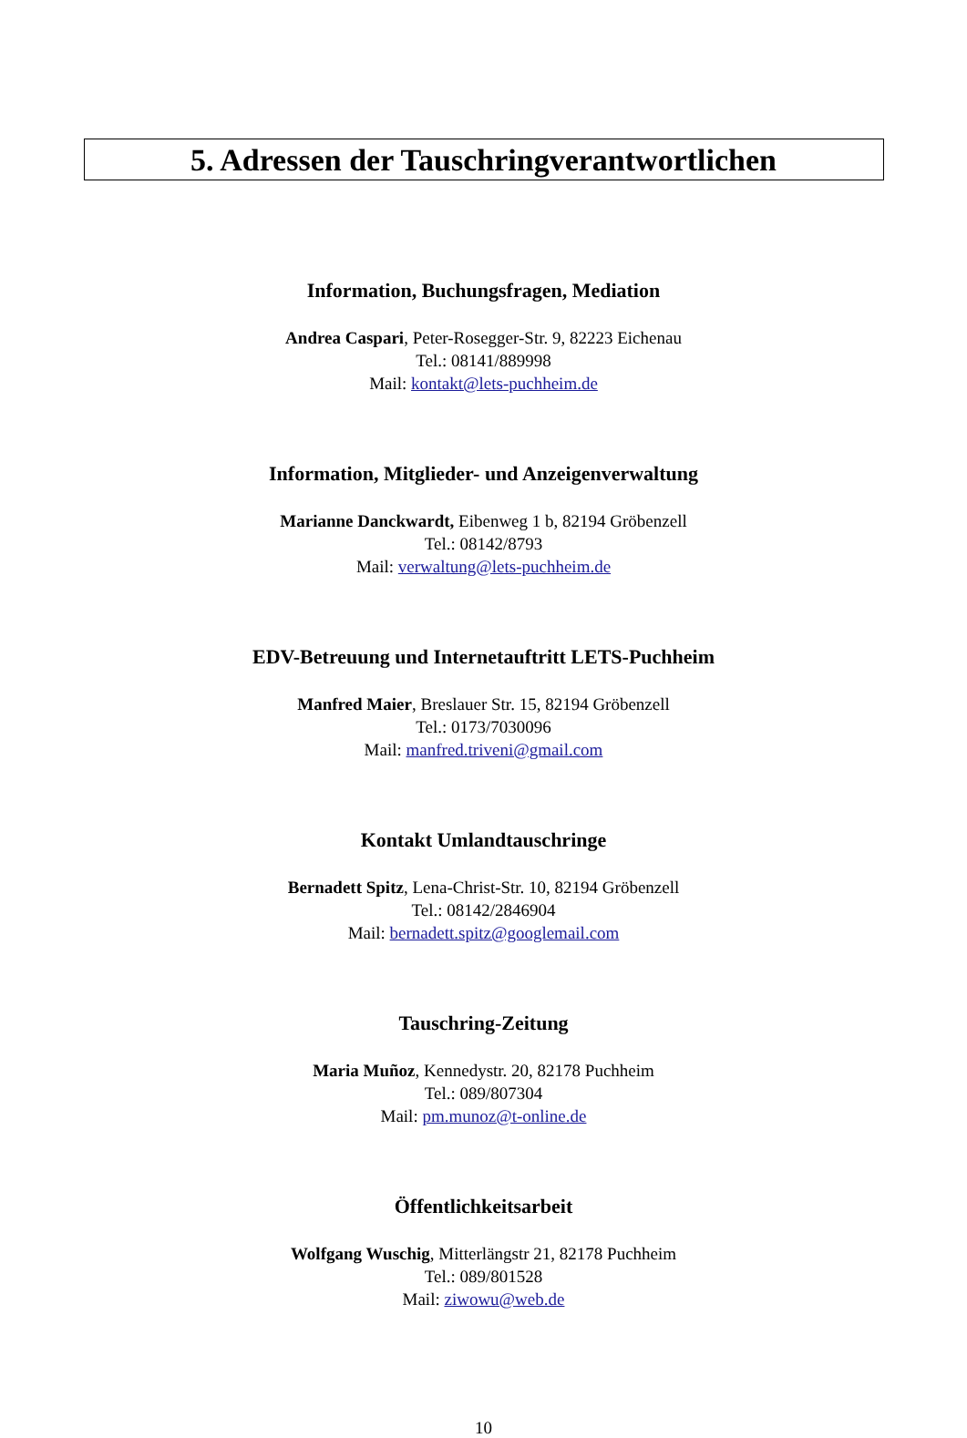5. Adressen der Tauschringverantwortlichen
Information, Buchungsfragen, Mediation
Andrea Caspari, Peter-Rosegger-Str. 9, 82223 Eichenau
Tel.: 08141/889998
Mail: kontakt@lets-puchheim.de
Information, Mitglieder- und Anzeigenverwaltung
Marianne Danckwardt, Eibenweg 1 b, 82194 Gröbenzell
Tel.: 08142/8793
Mail: verwaltung@lets-puchheim.de
EDV-Betreuung und Internetauftritt LETS-Puchheim
Manfred Maier, Breslauer Str. 15, 82194 Gröbenzell
Tel.: 0173/7030096
Mail: manfred.triveni@gmail.com
Kontakt Umlandtauschringe
Bernadett Spitz, Lena-Christ-Str. 10, 82194 Gröbenzell
Tel.: 08142/2846904
Mail: bernadett.spitz@googlemail.com
Tauschring-Zeitung
Maria Muñoz, Kennedystr. 20, 82178 Puchheim
Tel.: 089/807304
Mail: pm.munoz@t-online.de
Öffentlichkeitsarbeit
Wolfgang Wuschig, Mitterlängstr 21, 82178 Puchheim
Tel.: 089/801528
Mail: ziwowu@web.de
10